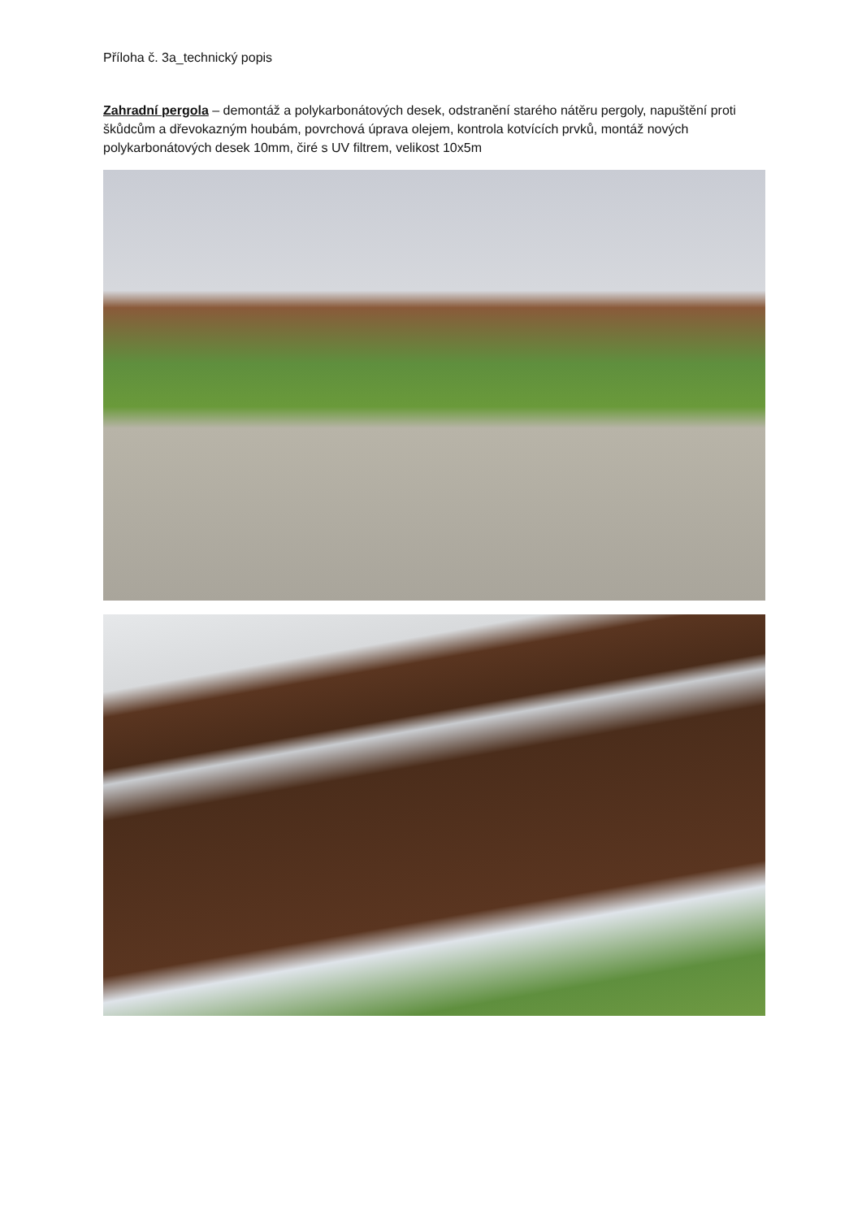Příloha č. 3a_technický popis
Zahradní pergola – demontáž a polykarbonátových desek, odstranění starého nátěru pergoly, napuštění proti škůdcům a dřevokazným houbám, povrchová úprava olejem, kontrola kotvících prvků, montáž nových polykarbonátových desek 10mm, čiré s UV filtrem, velikost 10x5m